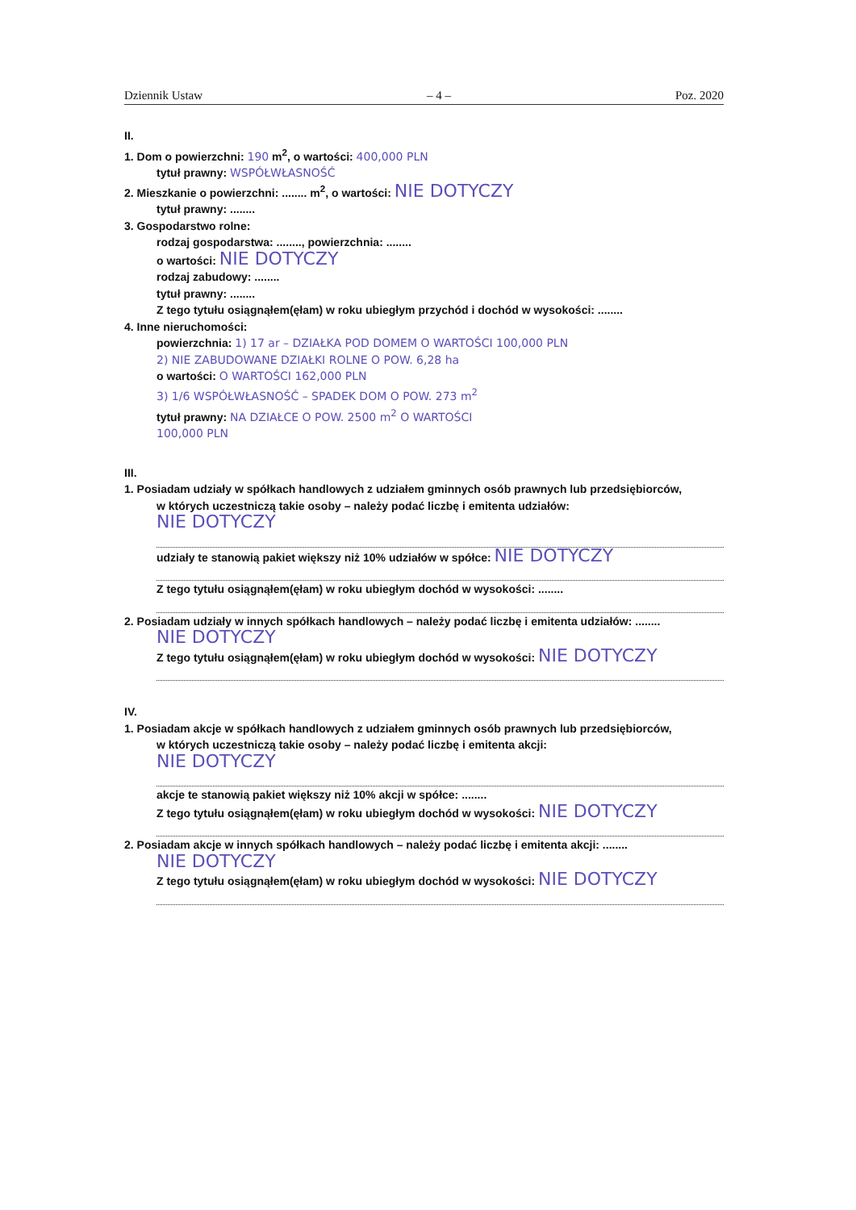Dziennik Ustaw – 4 – Poz. 2020
II.
1. Dom o powierzchni: 190 m<sup>2</sup>, o wartości: 400,000 PLN
tytuł prawny: WSPÓŁWŁASNOŚĆ
2. Mieszkanie o powierzchni: ........ m<sup>2</sup>, o wartości: NIE DOTYCZY
tytuł prawny: ........
3. Gospodarstwo rolne:
rodzaj gospodarstwa: ........, powierzchnia: ........
o wartości: NIE DOTYCZY
rodzaj zabudowy: ........
tytuł prawny: ........
Z tego tytułu osiągnąłem(ęłam) w roku ubiegłym przychód i dochód w wysokości: ........
4. Inne nieruchomości:
powierzchnia: 1) 17 ar – DZIAŁKA POD DOMEM O WARTOŚCI 100,000 PLN
2) NIE ZABUDOWANE DZIAŁKI ROLNE O POW. 6,28 ha
o wartości: O WARTOŚCI 162,000 PLN
3) 1/6 WSPÓŁWŁASNOŚĆ – SPADEK DOM O POW. 273 m<sup>2</sup>
tytuł prawny: NA DZIAŁCE O POW. 2500 m<sup>2</sup> O WARTOŚCI
100,000 PLN
III.
1. Posiadam udziały w spółkach handlowych z udziałem gminnych osób prawnych lub przedsiębiorców,
w których uczestniczą takie osoby – należy podać liczbę i emitenta udziałów:
NIE DOTYCZY
udziały te stanowią pakiet większy niż 10% udziałów w spółce: NIE DOTYCZY
Z tego tytułu osiągnąłem(ęłam) w roku ubiegłym dochód w wysokości: ........
2. Posiadam udziały w innych spółkach handlowych – należy podać liczbę i emitenta udziałów: ........
NIE DOTYCZY
Z tego tytułu osiągnąłem(ęłam) w roku ubiegłym dochód w wysokości: NIE DOTYCZY
IV.
1. Posiadam akcje w spółkach handlowych z udziałem gminnych osób prawnych lub przedsiębiorców,
w których uczestniczą takie osoby – należy podać liczbę i emitenta akcji:
NIE DOTYCZY
akcje te stanowią pakiet większy niż 10% akcji w spółce: ........
Z tego tytułu osiągnąłem(ęłam) w roku ubiegłym dochód w wysokości: NIE DOTYCZY
2. Posiadam akcje w innych spółkach handlowych – należy podać liczbę i emitenta akcji: ........
NIE DOTYCZY
Z tego tytułu osiągnąłem(ęłam) w roku ubiegłym dochód w wysokości: NIE DOTYCZY